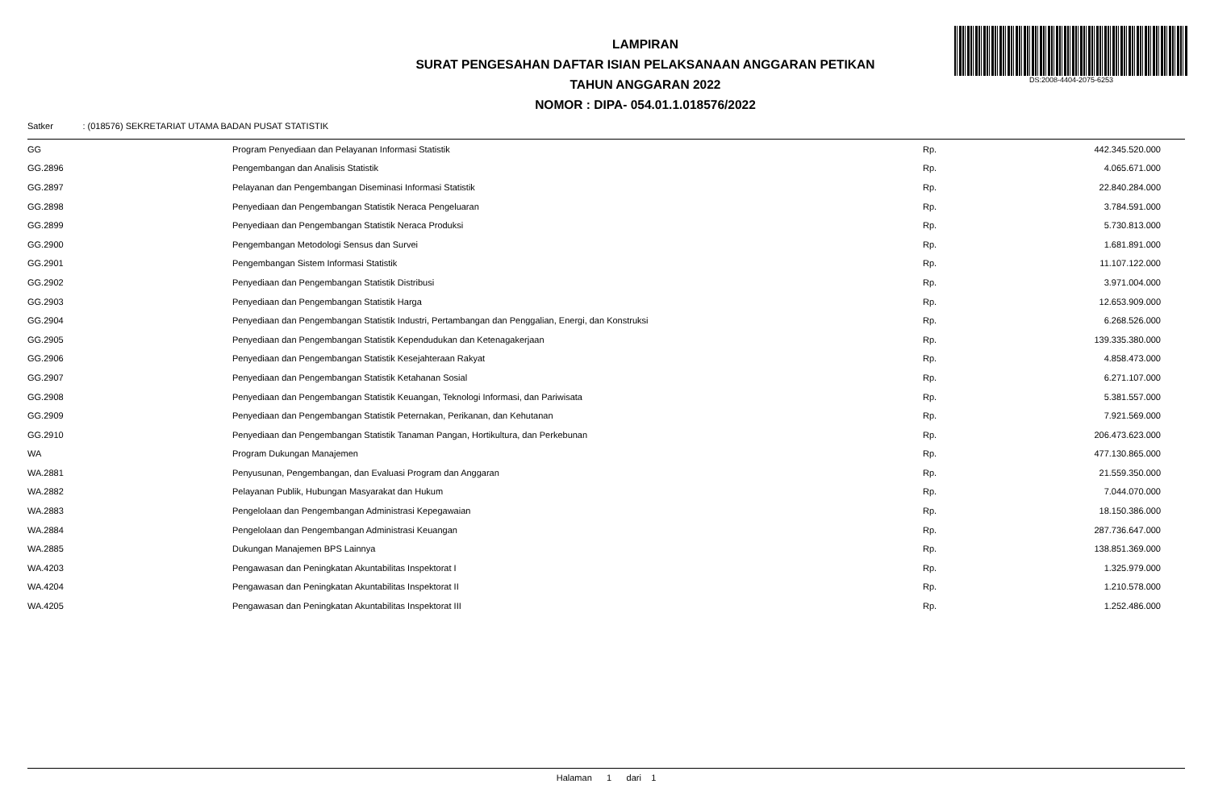DS:2008-4404-2075-6253
LAMPIRAN
SURAT PENGESAHAN DAFTAR ISIAN PELAKSANAAN ANGGARAN PETIKAN
TAHUN ANGGARAN 2022
NOMOR : DIPA- 054.01.1.018576/2022
Satker : (018576) SEKRETARIAT UTAMA BADAN PUSAT STATISTIK
| GG | Program Penyediaan dan Pelayanan Informasi Statistik | Rp. | 442.345.520.000 |
| GG.2896 | Pengembangan dan Analisis Statistik | Rp. | 4.065.671.000 |
| GG.2897 | Pelayanan dan Pengembangan Diseminasi Informasi Statistik | Rp. | 22.840.284.000 |
| GG.2898 | Penyediaan dan Pengembangan Statistik Neraca Pengeluaran | Rp. | 3.784.591.000 |
| GG.2899 | Penyediaan dan Pengembangan Statistik Neraca Produksi | Rp. | 5.730.813.000 |
| GG.2900 | Pengembangan Metodologi Sensus dan Survei | Rp. | 1.681.891.000 |
| GG.2901 | Pengembangan Sistem Informasi Statistik | Rp. | 11.107.122.000 |
| GG.2902 | Penyediaan dan Pengembangan Statistik Distribusi | Rp. | 3.971.004.000 |
| GG.2903 | Penyediaan dan Pengembangan Statistik Harga | Rp. | 12.653.909.000 |
| GG.2904 | Penyediaan dan Pengembangan Statistik Industri, Pertambangan dan Penggalian, Energi, dan Konstruksi | Rp. | 6.268.526.000 |
| GG.2905 | Penyediaan dan Pengembangan Statistik Kependudukan dan Ketenagakerjaan | Rp. | 139.335.380.000 |
| GG.2906 | Penyediaan dan Pengembangan Statistik Kesejahteraan Rakyat | Rp. | 4.858.473.000 |
| GG.2907 | Penyediaan dan Pengembangan Statistik Ketahanan Sosial | Rp. | 6.271.107.000 |
| GG.2908 | Penyediaan dan Pengembangan Statistik Keuangan, Teknologi Informasi, dan Pariwisata | Rp. | 5.381.557.000 |
| GG.2909 | Penyediaan dan Pengembangan Statistik Peternakan, Perikanan, dan Kehutanan | Rp. | 7.921.569.000 |
| GG.2910 | Penyediaan dan Pengembangan Statistik Tanaman Pangan, Hortikultura, dan Perkebunan | Rp. | 206.473.623.000 |
| WA | Program Dukungan Manajemen | Rp. | 477.130.865.000 |
| WA.2881 | Penyusunan, Pengembangan, dan Evaluasi Program dan Anggaran | Rp. | 21.559.350.000 |
| WA.2882 | Pelayanan Publik, Hubungan Masyarakat dan Hukum | Rp. | 7.044.070.000 |
| WA.2883 | Pengelolaan dan Pengembangan Administrasi Kepegawaian | Rp. | 18.150.386.000 |
| WA.2884 | Pengelolaan dan Pengembangan Administrasi Keuangan | Rp. | 287.736.647.000 |
| WA.2885 | Dukungan Manajemen BPS Lainnya | Rp. | 138.851.369.000 |
| WA.4203 | Pengawasan dan Peningkatan Akuntabilitas Inspektorat I | Rp. | 1.325.979.000 |
| WA.4204 | Pengawasan dan Peningkatan Akuntabilitas Inspektorat II | Rp. | 1.210.578.000 |
| WA.4205 | Pengawasan dan Peningkatan Akuntabilitas Inspektorat III | Rp. | 1.252.486.000 |
Halaman 1 dari 1